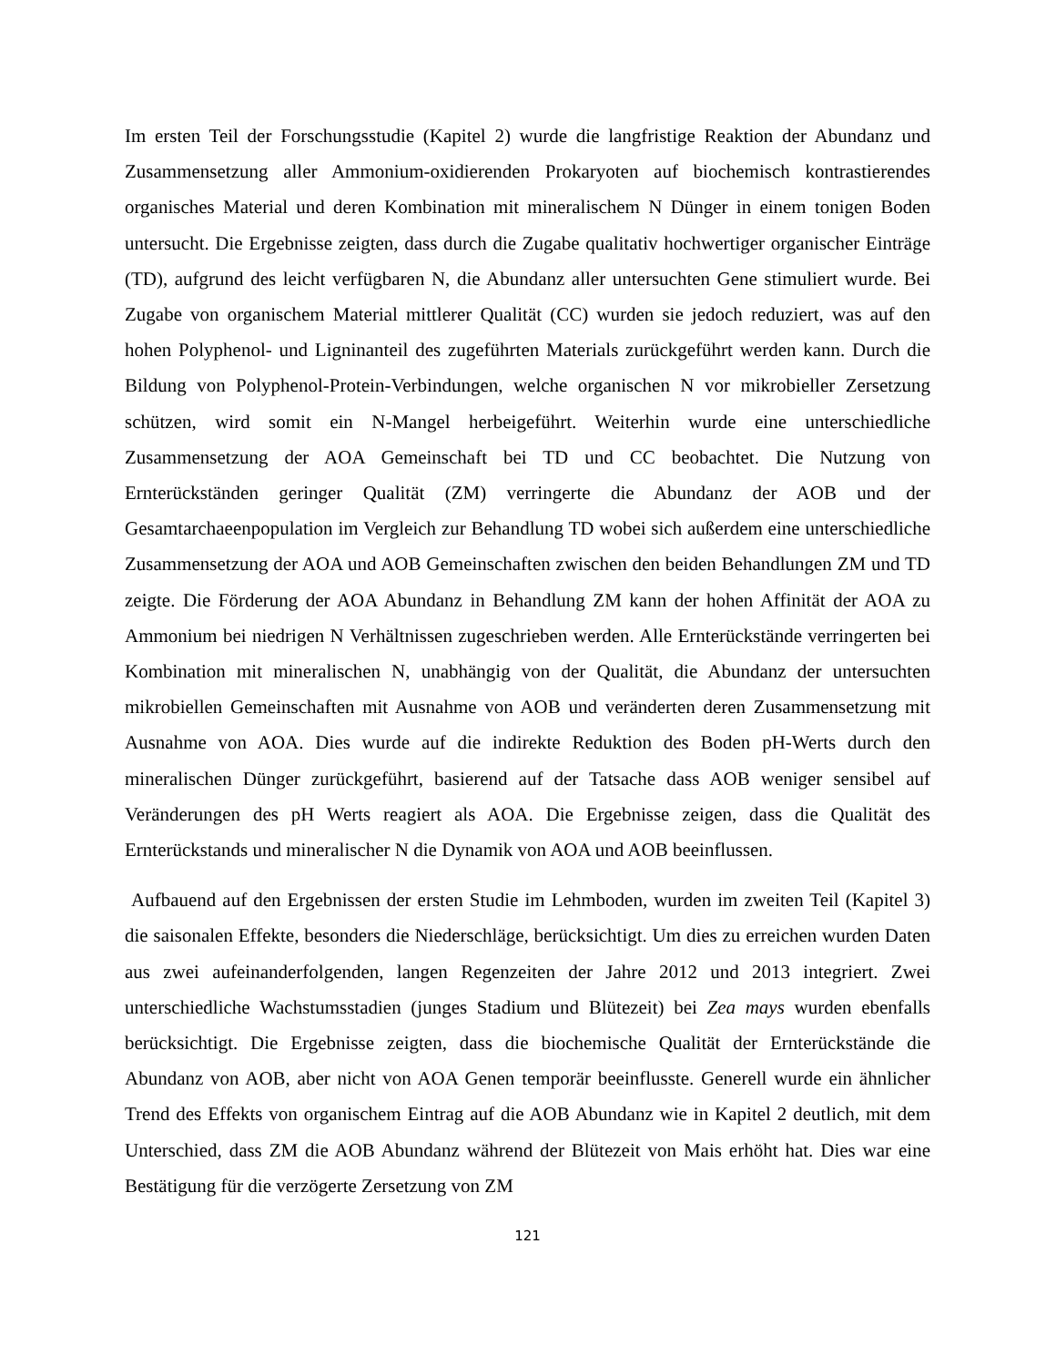Im ersten Teil der Forschungsstudie (Kapitel 2) wurde die langfristige Reaktion der Abundanz und Zusammensetzung aller Ammonium-oxidierenden Prokaryoten auf biochemisch kontrastierendes organisches Material und deren Kombination mit mineralischem N Dünger in einem tonigen Boden untersucht. Die Ergebnisse zeigten, dass durch die Zugabe qualitativ hochwertiger organischer Einträge (TD), aufgrund des leicht verfügbaren N, die Abundanz aller untersuchten Gene stimuliert wurde. Bei Zugabe von organischem Material mittlerer Qualität (CC) wurden sie jedoch reduziert, was auf den hohen Polyphenol- und Ligninanteil des zugeführten Materials zurückgeführt werden kann. Durch die Bildung von Polyphenol-Protein-Verbindungen, welche organischen N vor mikrobieller Zersetzung schützen, wird somit ein N-Mangel herbeigeführt. Weiterhin wurde eine unterschiedliche Zusammensetzung der AOA Gemeinschaft bei TD und CC beobachtet. Die Nutzung von Ernterückständen geringer Qualität (ZM) verringerte die Abundanz der AOB und der Gesamtarchaeenpopulation im Vergleich zur Behandlung TD wobei sich außerdem eine unterschiedliche Zusammensetzung der AOA und AOB Gemeinschaften zwischen den beiden Behandlungen ZM und TD zeigte. Die Förderung der AOA Abundanz in Behandlung ZM kann der hohen Affinität der AOA zu Ammonium bei niedrigen N Verhältnissen zugeschrieben werden. Alle Ernterückstände verringerten bei Kombination mit mineralischen N, unabhängig von der Qualität, die Abundanz der untersuchten mikrobiellen Gemeinschaften mit Ausnahme von AOB und veränderten deren Zusammensetzung mit Ausnahme von AOA. Dies wurde auf die indirekte Reduktion des Boden pH-Werts durch den mineralischen Dünger zurückgeführt, basierend auf der Tatsache dass AOB weniger sensibel auf Veränderungen des pH Werts reagiert als AOA. Die Ergebnisse zeigen, dass die Qualität des Ernterückstands und mineralischer N die Dynamik von AOA und AOB beeinflussen.
Aufbauend auf den Ergebnissen der ersten Studie im Lehmboden, wurden im zweiten Teil (Kapitel 3) die saisonalen Effekte, besonders die Niederschläge, berücksichtigt. Um dies zu erreichen wurden Daten aus zwei aufeinanderfolgenden, langen Regenzeiten der Jahre 2012 und 2013 integriert. Zwei unterschiedliche Wachstumsstadien (junges Stadium und Blütezeit) bei Zea mays wurden ebenfalls berücksichtigt. Die Ergebnisse zeigten, dass die biochemische Qualität der Ernterückstände die Abundanz von AOB, aber nicht von AOA Genen temporär beeinflusste. Generell wurde ein ähnlicher Trend des Effekts von organischem Eintrag auf die AOB Abundanz wie in Kapitel 2 deutlich, mit dem Unterschied, dass ZM die AOB Abundanz während der Blütezeit von Mais erhöht hat. Dies war eine Bestätigung für die verzögerte Zersetzung von ZM
121